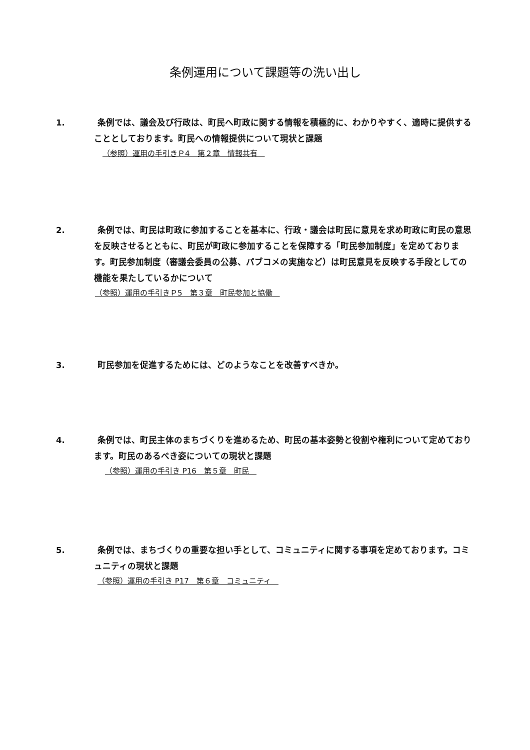条例運用について課題等の洗い出し
1. 条例では、議会及び行政は、町民へ町政に関する情報を積極的に、わかりやすく、適時に提供することとしております。町民への情報提供について現状と課題
（参照）運用の手引きＰ4　第２章　情報共有　
2. 条例では、町民は町政に参加することを基本に、行政・議会は町民に意見を求め町政に町民の意思を反映させるとともに、町民が町政に参加することを保障する「町民参加制度」を定めております。町民参加制度（審議会委員の公募、パブコメの実施など）は町民意見を反映する手段としての機能を果たしているかについて
（参照）運用の手引きＰ5　第３章　町民参加と協働　
3. 町民参加を促進するためには、どのようなことを改善すべきか。
4. 条例では、町民主体のまちづくりを進めるため、町民の基本姿勢と役割や権利について定めております。町民のあるべき姿についての現状と課題
（参照）運用の手引き P16　第５章　町民　
5. 条例では、まちづくりの重要な担い手として、コミュニティに関する事項を定めております。コミュニティの現状と課題
（参照）運用の手引き P17　第６章　コミュニティ